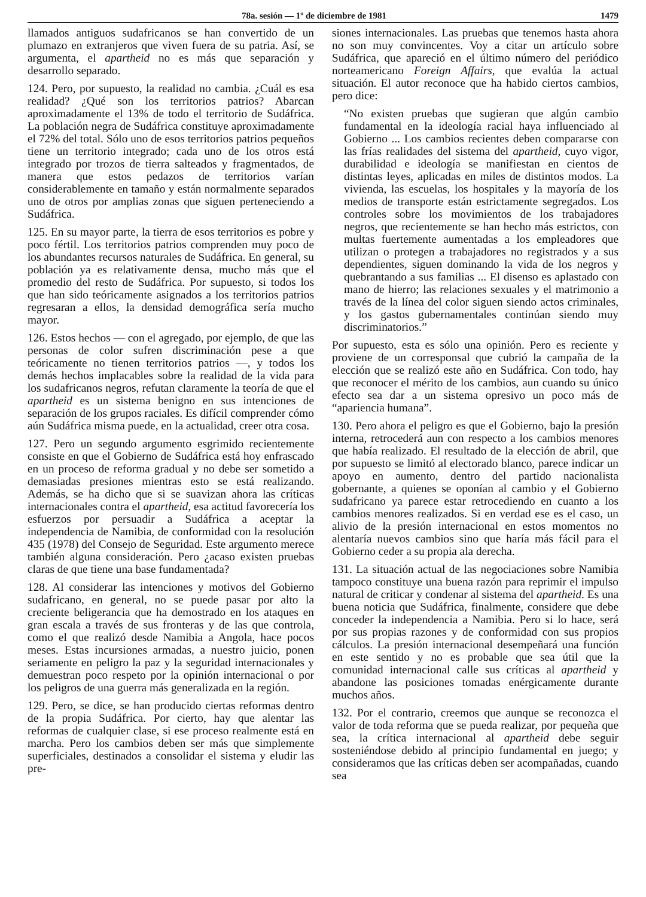78a. sesión — 1º de diciembre de 1981 1479
llamados antiguos sudafricanos se han convertido de un plumazo en extranjeros que viven fuera de su patria. Así, se argumenta, el apartheid no es más que separación y desarrollo separado.
124. Pero, por supuesto, la realidad no cambia. ¿Cuál es esa realidad? ¿Qué son los territorios patrios? Abarcan aproximadamente el 13% de todo el territorio de Sudáfrica. La población negra de Sudáfrica constituye aproximadamente el 72% del total. Sólo uno de esos territorios patrios pequeños tiene un territorio integrado; cada uno de los otros está integrado por trozos de tierra salteados y fragmentados, de manera que estos pedazos de territorios varían considerablemente en tamaño y están normalmente separados uno de otros por amplias zonas que siguen perteneciendo a Sudáfrica.
125. En su mayor parte, la tierra de esos territorios es pobre y poco fértil. Los territorios patrios comprenden muy poco de los abundantes recursos naturales de Sudáfrica. En general, su población ya es relativamente densa, mucho más que el promedio del resto de Sudáfrica. Por supuesto, si todos los que han sido teóricamente asignados a los territorios patrios regresaran a ellos, la densidad demográfica sería mucho mayor.
126. Estos hechos — con el agregado, por ejemplo, de que las personas de color sufren discriminación pese a que teóricamente no tienen territorios patrios —, y todos los demás hechos implacables sobre la realidad de la vida para los sudafricanos negros, refutan claramente la teoría de que el apartheid es un sistema benigno en sus intenciones de separación de los grupos raciales. Es difícil comprender cómo aún Sudáfrica misma puede, en la actualidad, creer otra cosa.
127. Pero un segundo argumento esgrimido recientemente consiste en que el Gobierno de Sudáfrica está hoy enfrascado en un proceso de reforma gradual y no debe ser sometido a demasiadas presiones mientras esto se está realizando. Además, se ha dicho que si se suavizan ahora las críticas internacionales contra el apartheid, esa actitud favorecería los esfuerzos por persuadir a Sudáfrica a aceptar la independencia de Namibia, de conformidad con la resolución 435 (1978) del Consejo de Seguridad. Este argumento merece también alguna consideración. Pero ¿acaso existen pruebas claras de que tiene una base fundamentada?
128. Al considerar las intenciones y motivos del Gobierno sudafricano, en general, no se puede pasar por alto la creciente beligerancia que ha demostrado en los ataques en gran escala a través de sus fronteras y de las que controla, como el que realizó desde Namibia a Angola, hace pocos meses. Estas incursiones armadas, a nuestro juicio, ponen seriamente en peligro la paz y la seguridad internacionales y demuestran poco respeto por la opinión internacional o por los peligros de una guerra más generalizada en la región.
129. Pero, se dice, se han producido ciertas reformas dentro de la propia Sudáfrica. Por cierto, hay que alentar las reformas de cualquier clase, si ese proceso realmente está en marcha. Pero los cambios deben ser más que simplemente superficiales, destinados a consolidar el sistema y eludir las pre-
siones internacionales. Las pruebas que tenemos hasta ahora no son muy convincentes. Voy a citar un artículo sobre Sudáfrica, que apareció en el último número del periódico norteamericano Foreign Affairs, que evalúa la actual situación. El autor reconoce que ha habido ciertos cambios, pero dice:
“No existen pruebas que sugieran que algún cambio fundamental en la ideología racial haya influenciado al Gobierno ... Los cambios recientes deben compararse con las frías realidades del sistema del apartheid, cuyo vigor, durabilidad e ideología se manifiestan en cientos de distintas leyes, aplicadas en miles de distintos modos. La vivienda, las escuelas, los hospitales y la mayoría de los medios de transporte están estrictamente segregados. Los controles sobre los movimientos de los trabajadores negros, que recientemente se han hecho más estrictos, con multas fuertemente aumentadas a los empleadores que utilizan o protegen a trabajadores no registrados y a sus dependientes, siguen dominando la vida de los negros y quebrantando a sus familias ... El disenso es aplastado con mano de hierro; las relaciones sexuales y el matrimonio a través de la línea del color siguen siendo actos criminales, y los gastos gubernamentales continúan siendo muy discriminatorios.”
Por supuesto, esta es sólo una opinión. Pero es reciente y proviene de un corresponsal que cubrió la campaña de la elección que se realizó este año en Sudáfrica. Con todo, hay que reconocer el mérito de los cambios, aun cuando su único efecto sea dar a un sistema opresivo un poco más de “apariencia humana”.
130. Pero ahora el peligro es que el Gobierno, bajo la presión interna, retrocederá aun con respecto a los cambios menores que había realizado. El resultado de la elección de abril, que por supuesto se limitó al electorado blanco, parece indicar un apoyo en aumento, dentro del partido nacionalista gobernante, a quienes se oponían al cambio y el Gobierno sudafricano ya parece estar retrocediendo en cuanto a los cambios menores realizados. Si en verdad ese es el caso, un alivio de la presión internacional en estos momentos no alentaría nuevos cambios sino que haría más fácil para el Gobierno ceder a su propia ala derecha.
131. La situación actual de las negociaciones sobre Namibia tampoco constituye una buena razón para reprimir el impulso natural de criticar y condenar al sistema del apartheid. Es una buena noticia que Sudáfrica, finalmente, considere que debe conceder la independencia a Namibia. Pero si lo hace, será por sus propias razones y de conformidad con sus propios cálculos. La presión internacional desempeñará una función en este sentido y no es probable que sea útil que la comunidad internacional calle sus críticas al apartheid y abandone las posiciones tomadas enérgicamente durante muchos años.
132. Por el contrario, creemos que aunque se reconozca el valor de toda reforma que se pueda realizar, por pequeña que sea, la crítica internacional al apartheid debe seguir sosteniéndose debido al principio fundamental en juego; y consideramos que las críticas deben ser acompañadas, cuando sea